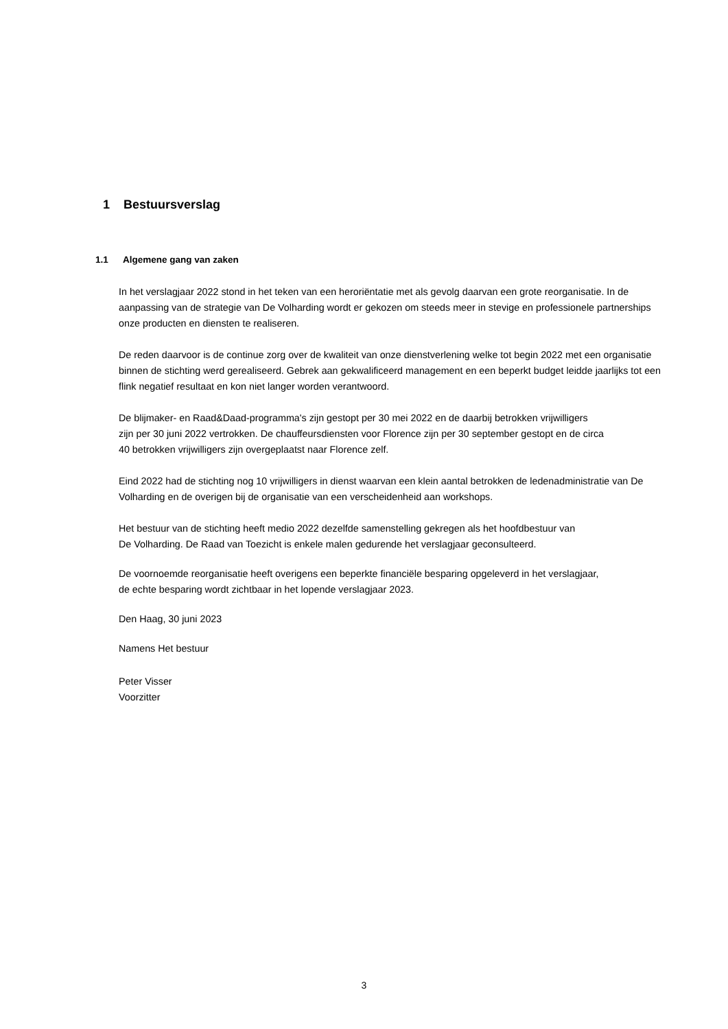1 Bestuursverslag
1.1 Algemene gang van zaken
In het verslagjaar 2022 stond in het teken van een heroriëntatie met als gevolg daarvan een grote reorganisatie. In de aanpassing van de strategie van De Volharding wordt er gekozen om steeds meer in stevige en professionele partnerships onze producten en diensten te realiseren.
De reden daarvoor is de continue zorg over de kwaliteit van onze dienstverlening welke tot begin 2022 met een organisatie binnen de stichting werd gerealiseerd. Gebrek aan gekwalificeerd management en een beperkt budget leidde jaarlijks tot een flink negatief resultaat en kon niet langer worden verantwoord.
De blijmaker- en Raad&Daad-programma's zijn gestopt per 30 mei 2022 en de daarbij betrokken vrijwilligers
zijn per 30 juni 2022 vertrokken. De chauffeursdiensten voor Florence zijn per 30 september gestopt en de circa
40 betrokken vrijwilligers zijn overgeplaatst naar Florence zelf.
Eind 2022 had de stichting nog 10 vrijwilligers in dienst waarvan een klein aantal betrokken de ledenadministratie van De Volharding en de overigen bij de organisatie van een verscheidenheid aan workshops.
Het bestuur van de stichting heeft medio 2022 dezelfde samenstelling gekregen als het hoofdbestuur van
De Volharding. De Raad van Toezicht is enkele malen gedurende het verslagjaar geconsulteerd.
De voornoemde reorganisatie heeft overigens een beperkte financiële besparing opgeleverd in het verslagjaar,
de echte besparing wordt zichtbaar in het lopende verslagjaar 2023.
Den Haag, 30 juni 2023
Namens Het bestuur
Peter Visser
Voorzitter
3